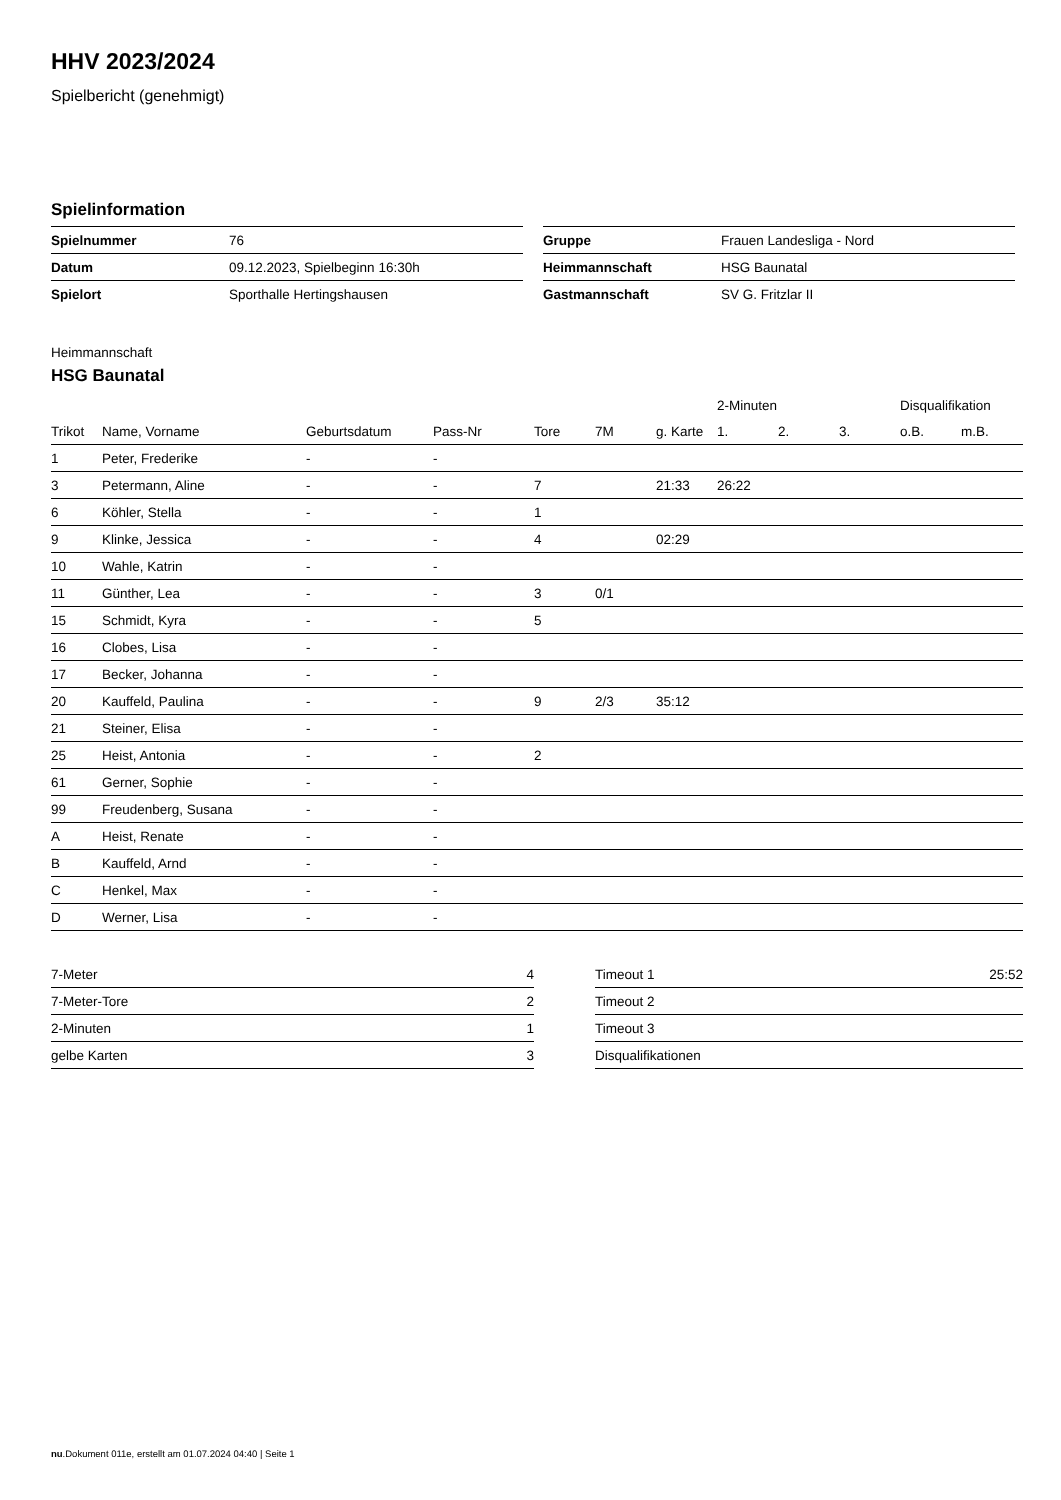HHV 2023/2024
Spielbericht (genehmigt)
Spielinformation
| Spielnummer | 76 |
| Datum | 09.12.2023, Spielbeginn 16:30h |
| Spielort | Sporthalle Hertingshausen |
| Gruppe | Frauen Landesliga - Nord |
| Heimmannschaft | HSG Baunatal |
| Gastmannschaft | SV G. Fritzlar II |
Heimmannschaft
HSG Baunatal
| | | | | | | | 2-Minuten | | | Disqualifikation | |
| --- | --- | --- | --- | --- | --- | --- | --- | --- | --- | --- | --- |
| Trikot | Name, Vorname | Geburtsdatum | Pass-Nr | Tore | 7M | g. Karte | 1. | 2. | 3. | o.B. | m.B. |
| 1 | Peter, Frederike | - | - | | | | | | | | |
| 3 | Petermann, Aline | - | - | 7 | | 21:33 | 26:22 | | | | |
| 6 | Köhler, Stella | - | - | 1 | | | | | | | |
| 9 | Klinke, Jessica | - | - | 4 | | 02:29 | | | | | |
| 10 | Wahle, Katrin | - | - | | | | | | | | |
| 11 | Günther, Lea | - | - | 3 | 0/1 | | | | | | |
| 15 | Schmidt, Kyra | - | - | 5 | | | | | | | |
| 16 | Clobes, Lisa | - | - | | | | | | | | |
| 17 | Becker, Johanna | - | - | | | | | | | | |
| 20 | Kauffeld, Paulina | - | - | 9 | 2/3 | 35:12 | | | | | |
| 21 | Steiner, Elisa | - | - | | | | | | | | |
| 25 | Heist, Antonia | - | - | 2 | | | | | | | |
| 61 | Gerner, Sophie | - | - | | | | | | | | |
| 99 | Freudenberg, Susana | - | - | | | | | | | | |
| A | Heist, Renate | - | - | | | | | | | | |
| B | Kauffeld, Arnd | - | - | | | | | | | | |
| C | Henkel, Max | - | - | | | | | | | | |
| D | Werner, Lisa | - | - | | | | | | | | |
| 7-Meter | 4 |
| 7-Meter-Tore | 2 |
| 2-Minuten | 1 |
| gelbe Karten | 3 |
| Timeout 1 | 25:52 |
| Timeout 2 | |
| Timeout 3 | |
| Disqualifikationen | |
nu.Dokument 011e, erstellt am 01.07.2024 04:40 | Seite 1